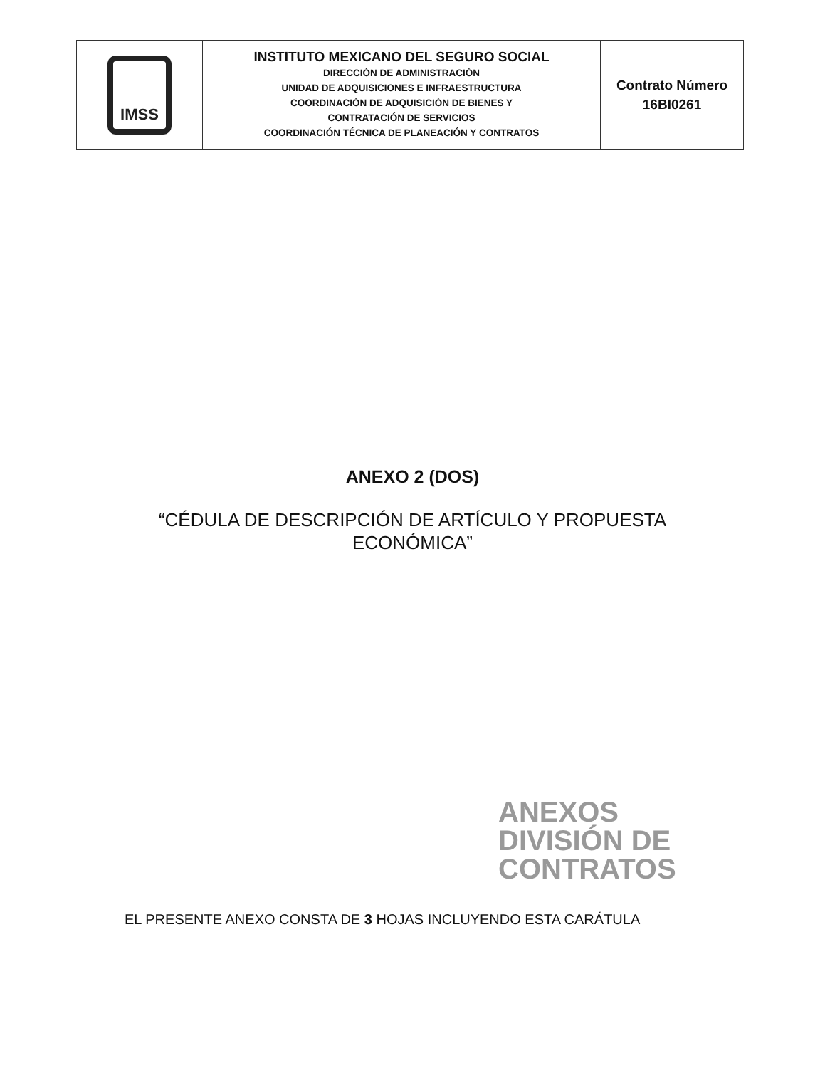| IMSS | INSTITUTO MEXICANO DEL SEGURO SOCIAL DIRECCIÓN DE ADMINISTRACIÓN UNIDAD DE ADQUISICIONES E INFRAESTRUCTURA COORDINACIÓN DE ADQUISICIÓN DE BIENES Y CONTRATACIÓN DE SERVICIOS COORDINACIÓN TÉCNICA DE PLANEACIÓN Y CONTRATOS | Contrato Número 16BI0261 |
ANEXO 2 (DOS)
“CÉDULA DE DESCRIPCIÓN DE ARTÍCULO Y PROPUESTA
ECONÓMICA”
ANEXOS
DIVISIÓN DE CONTRATOS
EL PRESENTE ANEXO CONSTA DE 3 HOJAS INCLUYENDO ESTA CARÁTULA